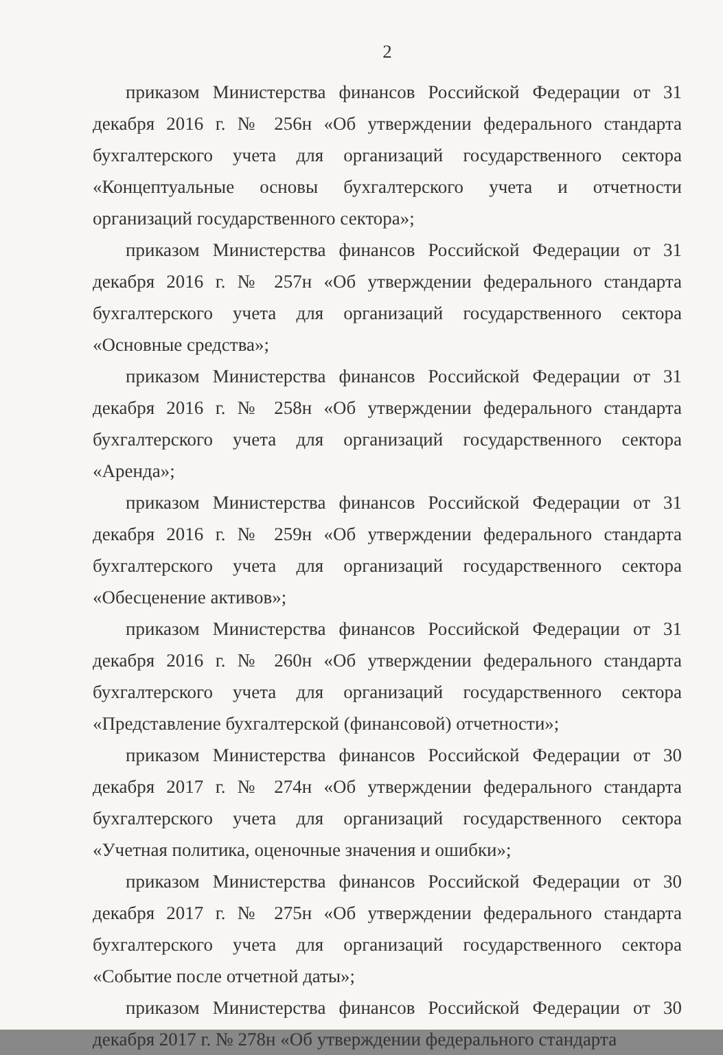2
приказом Министерства финансов Российской Федерации от 31 декабря 2016 г. № 256н «Об утверждении федерального стандарта бухгалтерского учета для организаций государственного сектора «Концептуальные основы бухгалтерского учета и отчетности организаций государственного сектора»;
приказом Министерства финансов Российской Федерации от 31 декабря 2016 г. № 257н «Об утверждении федерального стандарта бухгалтерского учета для организаций государственного сектора «Основные средства»;
приказом Министерства финансов Российской Федерации от 31 декабря 2016 г. № 258н «Об утверждении федерального стандарта бухгалтерского учета для организаций государственного сектора «Аренда»;
приказом Министерства финансов Российской Федерации от 31 декабря 2016 г. № 259н «Об утверждении федерального стандарта бухгалтерского учета для организаций государственного сектора «Обесценение активов»;
приказом Министерства финансов Российской Федерации от 31 декабря 2016 г. № 260н «Об утверждении федерального стандарта бухгалтерского учета для организаций государственного сектора «Представление бухгалтерской (финансовой) отчетности»;
приказом Министерства финансов Российской Федерации от 30 декабря 2017 г. № 274н «Об утверждении федерального стандарта бухгалтерского учета для организаций государственного сектора «Учетная политика, оценочные значения и ошибки»;
приказом Министерства финансов Российской Федерации от 30 декабря 2017 г. № 275н «Об утверждении федерального стандарта бухгалтерского учета для организаций государственного сектора «Событие после отчетной даты»;
приказом Министерства финансов Российской Федерации от 30 декабря 2017 г. № 278н «Об утверждении федерального стандарта